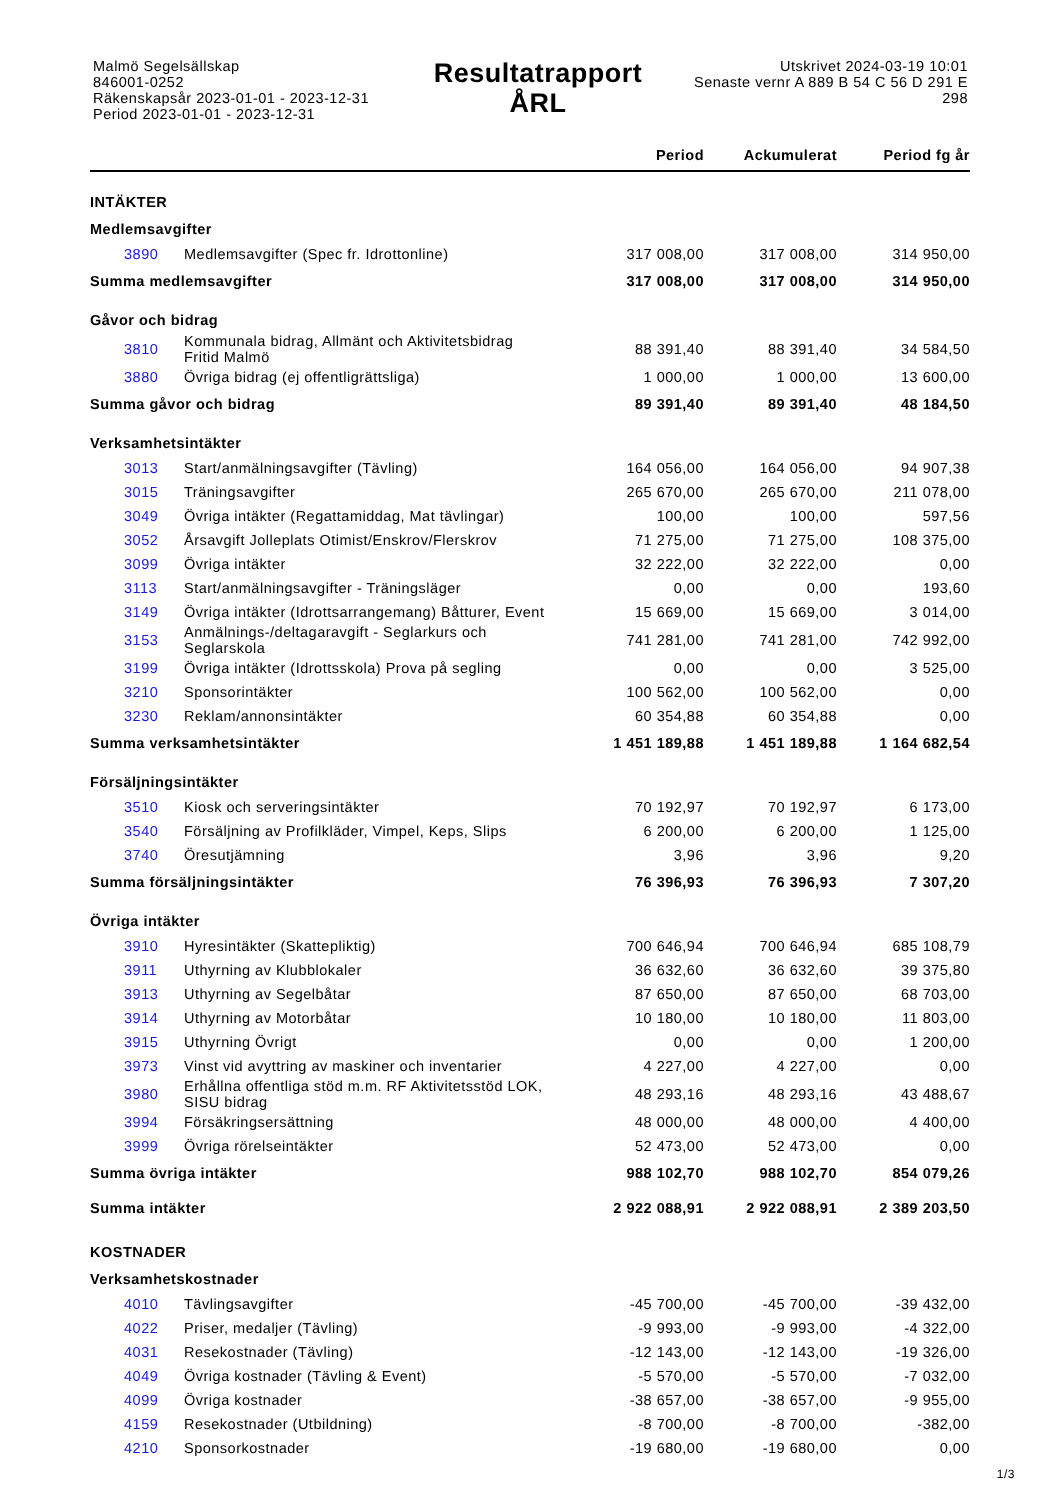Malmö Segelsällskap
846001-0252
Räkenskapsår 2023-01-01 - 2023-12-31
Period 2023-01-01 - 2023-12-31
Resultatrapport
ÅRL
Utskrivet 2024-03-19 10:01
Senaste vernr A 889 B 54 C 56 D 291 E
298
| | | Period | Ackumulerat | Period fg år |
| --- | --- | --- | --- | --- |
| INTÄKTER | | | | |
| Medlemsavgifter | | | | |
| 3890 | Medlemsavgifter (Spec fr. Idrottonline) | 317 008,00 | 317 008,00 | 314 950,00 |
| Summa medlemsavgifter | | 317 008,00 | 317 008,00 | 314 950,00 |
| Gåvor och bidrag | | | | |
| 3810 | Kommunala bidrag, Allmänt och Aktivitetsbidrag Fritid Malmö | 88 391,40 | 88 391,40 | 34 584,50 |
| 3880 | Övriga bidrag (ej offentligrättsliga) | 1 000,00 | 1 000,00 | 13 600,00 |
| Summa gåvor och bidrag | | 89 391,40 | 89 391,40 | 48 184,50 |
| Verksamhetsintäkter | | | | |
| 3013 | Start/anmälningsavgifter (Tävling) | 164 056,00 | 164 056,00 | 94 907,38 |
| 3015 | Träningsavgifter | 265 670,00 | 265 670,00 | 211 078,00 |
| 3049 | Övriga intäkter (Regattamiddag, Mat tävlingar) | 100,00 | 100,00 | 597,56 |
| 3052 | Årsavgift Jolleplats Otimist/Enskrov/Flerskrov | 71 275,00 | 71 275,00 | 108 375,00 |
| 3099 | Övriga intäkter | 32 222,00 | 32 222,00 | 0,00 |
| 3113 | Start/anmälningsavgifter - Träningsläger | 0,00 | 0,00 | 193,60 |
| 3149 | Övriga intäkter (Idrottsarrangemang) Båtturer, Event | 15 669,00 | 15 669,00 | 3 014,00 |
| 3153 | Anmälnings-/deltagaravgift - Seglarkurs och Seglarskola | 741 281,00 | 741 281,00 | 742 992,00 |
| 3199 | Övriga intäkter (Idrottsskola) Prova på segling | 0,00 | 0,00 | 3 525,00 |
| 3210 | Sponsorintäkter | 100 562,00 | 100 562,00 | 0,00 |
| 3230 | Reklam/annonsintäkter | 60 354,88 | 60 354,88 | 0,00 |
| Summa verksamhetsintäkter | | 1 451 189,88 | 1 451 189,88 | 1 164 682,54 |
| Försäljningsintäkter | | | | |
| 3510 | Kiosk och serveringsintäkter | 70 192,97 | 70 192,97 | 6 173,00 |
| 3540 | Försäljning av Profilkläder, Vimpel, Keps, Slips | 6 200,00 | 6 200,00 | 1 125,00 |
| 3740 | Öresutjämning | 3,96 | 3,96 | 9,20 |
| Summa försäljningsintäkter | | 76 396,93 | 76 396,93 | 7 307,20 |
| Övriga intäkter | | | | |
| 3910 | Hyresintäkter (Skattepliktig) | 700 646,94 | 700 646,94 | 685 108,79 |
| 3911 | Uthyrning av Klubblokaler | 36 632,60 | 36 632,60 | 39 375,80 |
| 3913 | Uthyrning av Segelbåtar | 87 650,00 | 87 650,00 | 68 703,00 |
| 3914 | Uthyrning av Motorbåtar | 10 180,00 | 10 180,00 | 11 803,00 |
| 3915 | Uthyrning Övrigt | 0,00 | 0,00 | 1 200,00 |
| 3973 | Vinst vid avyttring av maskiner och inventarier | 4 227,00 | 4 227,00 | 0,00 |
| 3980 | Erhållna offentliga stöd m.m. RF Aktivitetsstöd LOK, SISU bidrag | 48 293,16 | 48 293,16 | 43 488,67 |
| 3994 | Försäkringsersättning | 48 000,00 | 48 000,00 | 4 400,00 |
| 3999 | Övriga rörelseintäkter | 52 473,00 | 52 473,00 | 0,00 |
| Summa övriga intäkter | | 988 102,70 | 988 102,70 | 854 079,26 |
| Summa intäkter | | 2 922 088,91 | 2 922 088,91 | 2 389 203,50 |
| KOSTNADER | | | | |
| Verksamhetskostnader | | | | |
| 4010 | Tävlingsavgifter | -45 700,00 | -45 700,00 | -39 432,00 |
| 4022 | Priser, medaljer (Tävling) | -9 993,00 | -9 993,00 | -4 322,00 |
| 4031 | Resekostnader (Tävling) | -12 143,00 | -12 143,00 | -19 326,00 |
| 4049 | Övriga kostnader (Tävling & Event) | -5 570,00 | -5 570,00 | -7 032,00 |
| 4099 | Övriga kostnader | -38 657,00 | -38 657,00 | -9 955,00 |
| 4159 | Resekostnader (Utbildning) | -8 700,00 | -8 700,00 | -382,00 |
| 4210 | Sponsorkostnader | -19 680,00 | -19 680,00 | 0,00 |
1/3